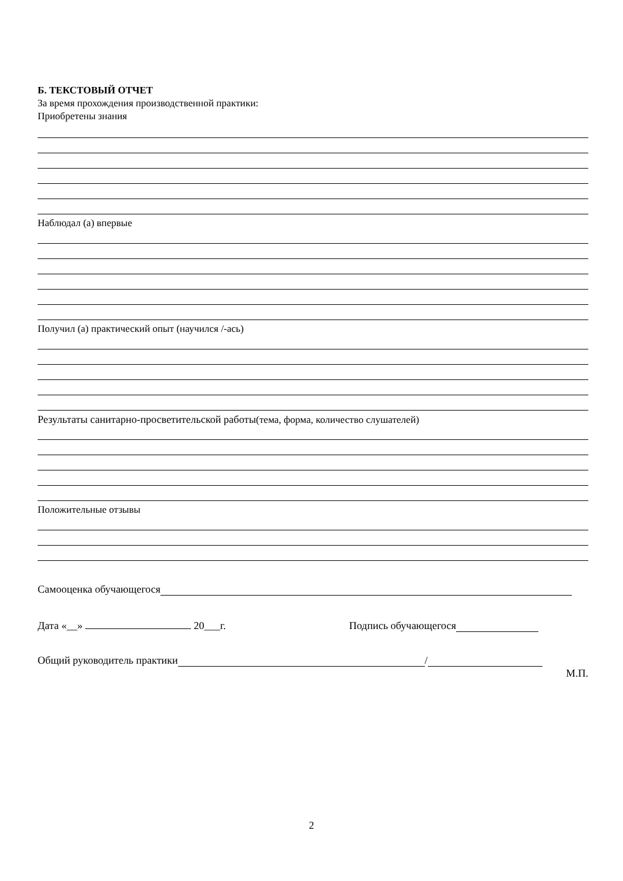Б. ТЕКСТОВЫЙ ОТЧЕТ
За время прохождения производственной практики:
Приобретены знания
Наблюдал (а) впервые
Получил (а) практический опыт (научился /-ась)
Результаты санитарно-просветительской работы(тема, форма, количество слушателей)
Положительные отзывы
Самооценка обучающегося
Дата «__» 20___г. Подпись обучающегося
Общий руководитель практики /
М.П.
2